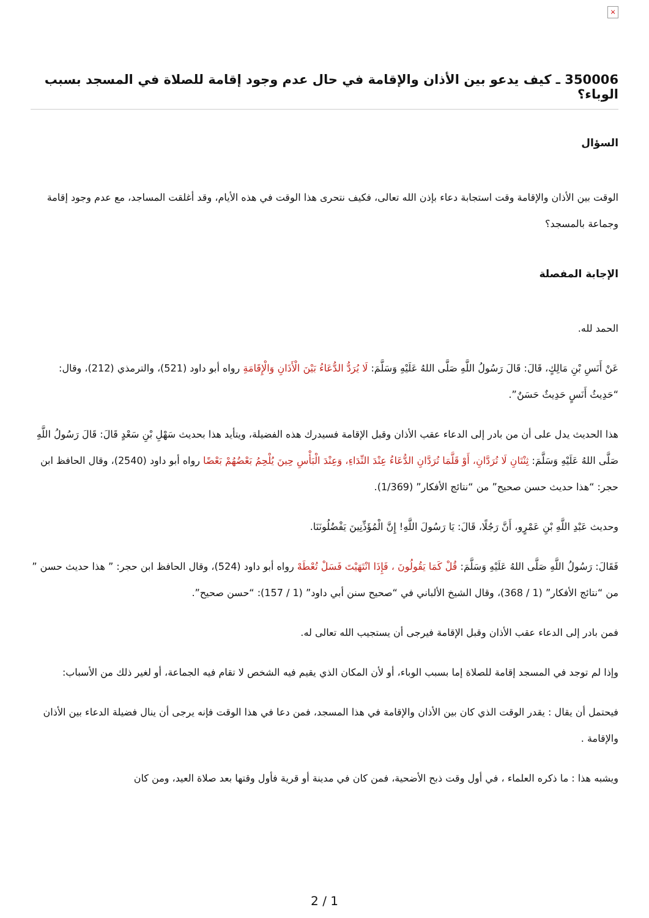×
350006 ـ كيف يدعو بين الأذان والإقامة في حال عدم وجود إقامة للصلاة في المسجد بسبب الوباء؟
السؤال
الوقت بين الأذان والإقامة وقت استجابة دعاء بإذن الله تعالى، فكيف نتحرى هذا الوقت في هذه الأيام، وقد أغلقت المساجد، مع عدم وجود إقامة وجماعة بالمسجد؟
الإجابة المفصلة
الحمد لله.
عَنْ أَنَسِ بْنِ مَالِكٍ، قَالَ: قَالَ رَسُولُ اللَّهِ صَلَّى اللهُ عَلَيْهِ وَسَلَّمَ: لَا يُرَدُّ الدُّعَاءُ بَيْنَ الْأَذَانِ وَالْإِقَامَةِ رواه أبو داود (521)، والترمذي (212)، وقال: “حَدِيثُ أَنَسٍ حَدِيثٌ حَسَنٌ”.
هذا الحديث يدل على أن من بادر إلى الدعاء عقب الأذان وقبل الإقامة فسيدرك هذه الفضيلة، ويتأيد هذا بحديث سَهْلِ بْنِ سَعْدٍ قَالَ: قَالَ رَسُولُ اللَّهِ صَلَّى اللهُ عَلَيْهِ وَسَلَّمَ: ثِنْتَانِ لَا تُرَدَّانِ، أَوْ قَلَّمَا تُرَدَّانِ الدُّعَاءُ عِنْدَ النِّدَاءِ، وَعِنْدَ الْبَأْسِ حِينَ يُلْحِمُ بَعْضُهُمْ بَعْضًا رواه أبو داود (2540)، وقال الحافظ ابن حجر: “هذا حديث حسن صحيح” من “نتائج الأفكار” (1/369).
وحديث عَبْدِ اللَّهِ بْنِ عَمْرٍو، أَنَّ رَجُلًا، قَالَ: يَا رَسُولَ اللَّهِ! إِنَّ الْمُؤَذِّنِينَ يَفْضُلُونَنَا.
فَقَالَ: رَسُولُ اللَّهِ صَلَّى اللهُ عَلَيْهِ وَسَلَّمَ: قُلْ كَمَا يَقُولُونَ ، فَإِذَا انْتَهَيْتَ فَسَلْ تُعْطَهْ رواه أبو داود (524)، وقال الحافظ ابن حجر: ” هذا حديث حسن ” من “نتائج الأفكار” (1 / 368)، وقال الشيخ الألباني في “صحيح سنن أبي داود” (1 / 157): “حسن صحيح”.
فمن بادر إلى الدعاء عقب الأذان وقبل الإقامة فيرجى أن يستجيب الله تعالى له.
وإذا لم توجد في المسجد إقامة للصلاة إما بسبب الوباء، أو لأن المكان الذي يقيم فيه الشخص لا تقام فيه الجماعة، أو لغير ذلك من الأسباب:
فيحتمل أن يقال : يقدر الوقت الذي كان بين الأذان والإقامة في هذا المسجد، فمن دعا في هذا الوقت فإنه يرجى أن ينال فضيلة الدعاء بين الأذان والإقامة .
ويشبه هذا : ما ذكره العلماء ، في أول وقت ذبح الأضحية، فمن كان في مدينة أو قرية فأول وقتها بعد صلاة العيد، ومن كان
2 / 1